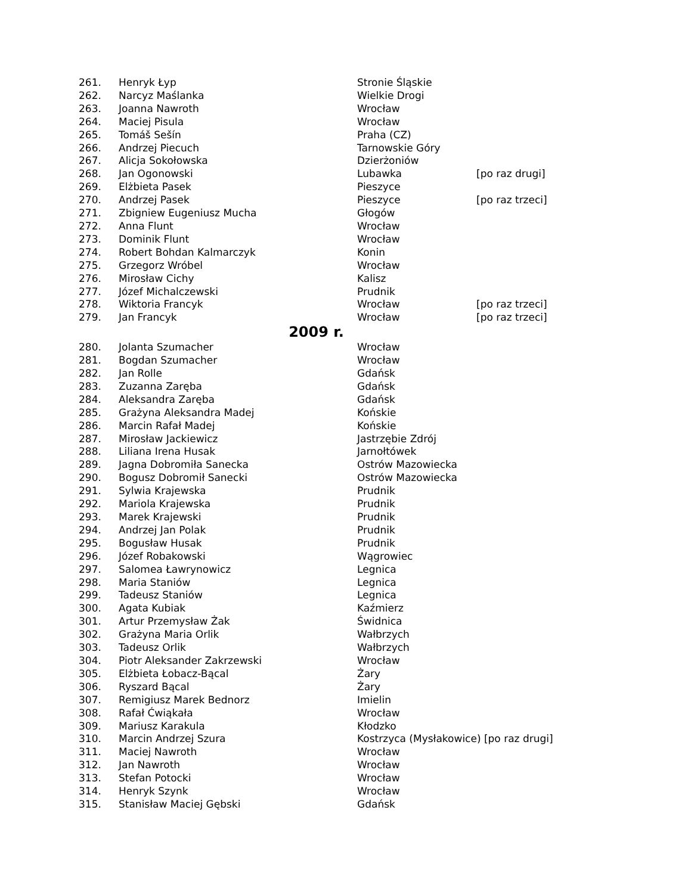| 261. | Henryk Łyp | Stronie Śląskie | |
| 262. | Narcyz Maślanka | Wielkie Drogi | |
| 263. | Joanna Nawroth | Wrocław | |
| 264. | Maciej Pisula | Wrocław | |
| 265. | Tomáš Sešín | Praha (CZ) | |
| 266. | Andrzej Piecuch | Tarnowskie Góry | |
| 267. | Alicja Sokołowska | Dzierżoniów | |
| 268. | Jan Ogonowski | Lubawka | [po raz drugi] |
| 269. | Elżbieta Pasek | Pieszyce | |
| 270. | Andrzej Pasek | Pieszyce | [po raz trzeci] |
| 271. | Zbigniew Eugeniusz Mucha | Głogów | |
| 272. | Anna Flunt | Wrocław | |
| 273. | Dominik Flunt | Wrocław | |
| 274. | Robert Bohdan Kalmarczyk | Konin | |
| 275. | Grzegorz Wróbel | Wrocław | |
| 276. | Mirosław Cichy | Kalisz | |
| 277. | Józef Michalczewski | Prudnik | |
| 278. | Wiktoria Francyk | Wrocław | [po raz trzeci] |
| 279. | Jan Francyk | Wrocław | [po raz trzeci] |
| 2009 r. | | | |
| 280. | Jolanta Szumacher | Wrocław | |
| 281. | Bogdan Szumacher | Wrocław | |
| 282. | Jan Rolle | Gdańsk | |
| 283. | Zuzanna Zaręba | Gdańsk | |
| 284. | Aleksandra Zaręba | Gdańsk | |
| 285. | Grażyna Aleksandra Madej | Końskie | |
| 286. | Marcin Rafał Madej | Końskie | |
| 287. | Mirosław Jackiewicz | Jastrzębie Zdrój | |
| 288. | Liliana Irena Husak | Jarnołtówek | |
| 289. | Jagna Dobromiła Sanecka | Ostrów Mazowiecka | |
| 290. | Bogusz Dobromił Sanecki | Ostrów Mazowiecka | |
| 291. | Sylwia Krajewska | Prudnik | |
| 292. | Mariola Krajewska | Prudnik | |
| 293. | Marek Krajewski | Prudnik | |
| 294. | Andrzej Jan Polak | Prudnik | |
| 295. | Bogusław Husak | Prudnik | |
| 296. | Józef Robakowski | Wągrowiec | |
| 297. | Salomea Ławrynowicz | Legnica | |
| 298. | Maria Staniów | Legnica | |
| 299. | Tadeusz Staniów | Legnica | |
| 300. | Agata Kubiak | Kaźmierz | |
| 301. | Artur Przemysław Żak | Świdnica | |
| 302. | Grażyna Maria Orlik | Wałbrzych | |
| 303. | Tadeusz Orlik | Wałbrzych | |
| 304. | Piotr Aleksander Zakrzewski | Wrocław | |
| 305. | Elżbieta Łobacz-Bącal | Żary | |
| 306. | Ryszard Bącal | Żary | |
| 307. | Remigiusz Marek Bednorz | Imielin | |
| 308. | Rafał Ćwiąkała | Wrocław | |
| 309. | Mariusz Karakula | Kłodzko | |
| 310. | Marcin Andrzej Szura | Kostrzyca (Mysłakowice) [po raz drugi] | |
| 311. | Maciej Nawroth | Wrocław | |
| 312. | Jan Nawroth | Wrocław | |
| 313. | Stefan Potocki | Wrocław | |
| 314. | Henryk Szynk | Wrocław | |
| 315. | Stanisław Maciej Gębski | Gdańsk | |